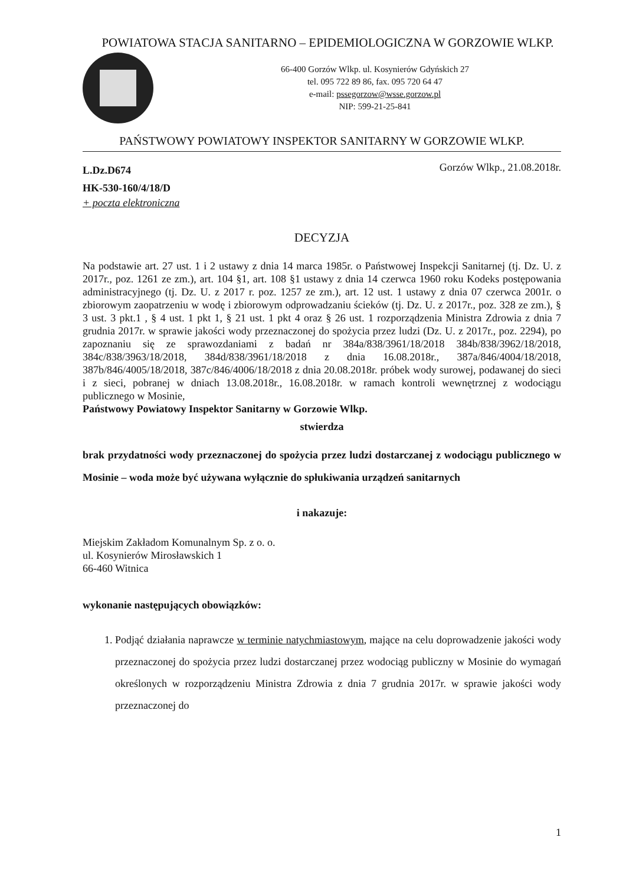POWIATOWA STACJA SANITARNO – EPIDEMIOLOGICZNA W GORZOWIE WLKP.
66-400 Gorzów Wlkp. ul. Kosynierów Gdyńskich 27
tel. 095 722 89 86, fax. 095 720 64 47
e-mail: pssegorzow@wsse.gorzow.pl
NIP: 599-21-25-841
PAŃSTWOWY POWIATOWY INSPEKTOR SANITARNY W GORZOWIE WLKP.
L.Dz.D674
HK-530-160/4/18/D
+ poczta elektroniczna
Gorzów Wlkp., 21.08.2018r.
DECYZJA
Na podstawie art. 27 ust. 1 i 2 ustawy z dnia 14 marca 1985r. o Państwowej Inspekcji Sanitarnej (tj. Dz. U. z 2017r., poz. 1261 ze zm.), art. 104 §1, art. 108 §1 ustawy z dnia 14 czerwca 1960 roku Kodeks postępowania administracyjnego (tj. Dz. U. z 2017 r. poz. 1257 ze zm.), art. 12 ust. 1 ustawy z dnia 07 czerwca 2001r. o zbiorowym zaopatrzeniu w wodę i zbiorowym odprowadzaniu ścieków (tj. Dz. U. z 2017r., poz. 328 ze zm.), § 3 ust. 3 pkt.1 , § 4 ust. 1 pkt 1, § 21 ust. 1 pkt 4 oraz § 26 ust. 1 rozporządzenia Ministra Zdrowia z dnia 7 grudnia 2017r. w sprawie jakości wody przeznaczonej do spożycia przez ludzi (Dz. U. z 2017r., poz. 2294), po zapoznaniu się ze sprawozdaniami z badań nr 384a/838/3961/18/2018 384b/838/3962/18/2018, 384c/838/3963/18/2018, 384d/838/3961/18/2018 z dnia 16.08.2018r., 387a/846/4004/18/2018, 387b/846/4005/18/2018, 387c/846/4006/18/2018 z dnia 20.08.2018r. próbek wody surowej, podawanej do sieci i z sieci, pobranej w dniach 13.08.2018r., 16.08.2018r. w ramach kontroli wewnętrznej z wodociągu publicznego w Mosinie,
Państwowy Powiatowy Inspektor Sanitarny w Gorzowie Wlkp.
stwierdza
brak przydatności wody przeznaczonej do spożycia przez ludzi dostarczanej z wodociągu publicznego w Mosinie – woda może być używana wyłącznie do spłukiwania urządzeń sanitarnych
i nakazuje:
Miejskim Zakładom Komunalnym Sp. z o. o.
ul. Kosynierów Mirosławskich 1
66-460 Witnica
wykonanie następujących obowiązków:
1. Podjąć działania naprawcze w terminie natychmiastowym, mające na celu doprowadzenie jakości wody przeznaczonej do spożycia przez ludzi dostarczanej przez wodociąg publiczny w Mosinie do wymagań określonych w rozporządzeniu Ministra Zdrowia z dnia 7 grudnia 2017r. w sprawie jakości wody przeznaczonej do
1